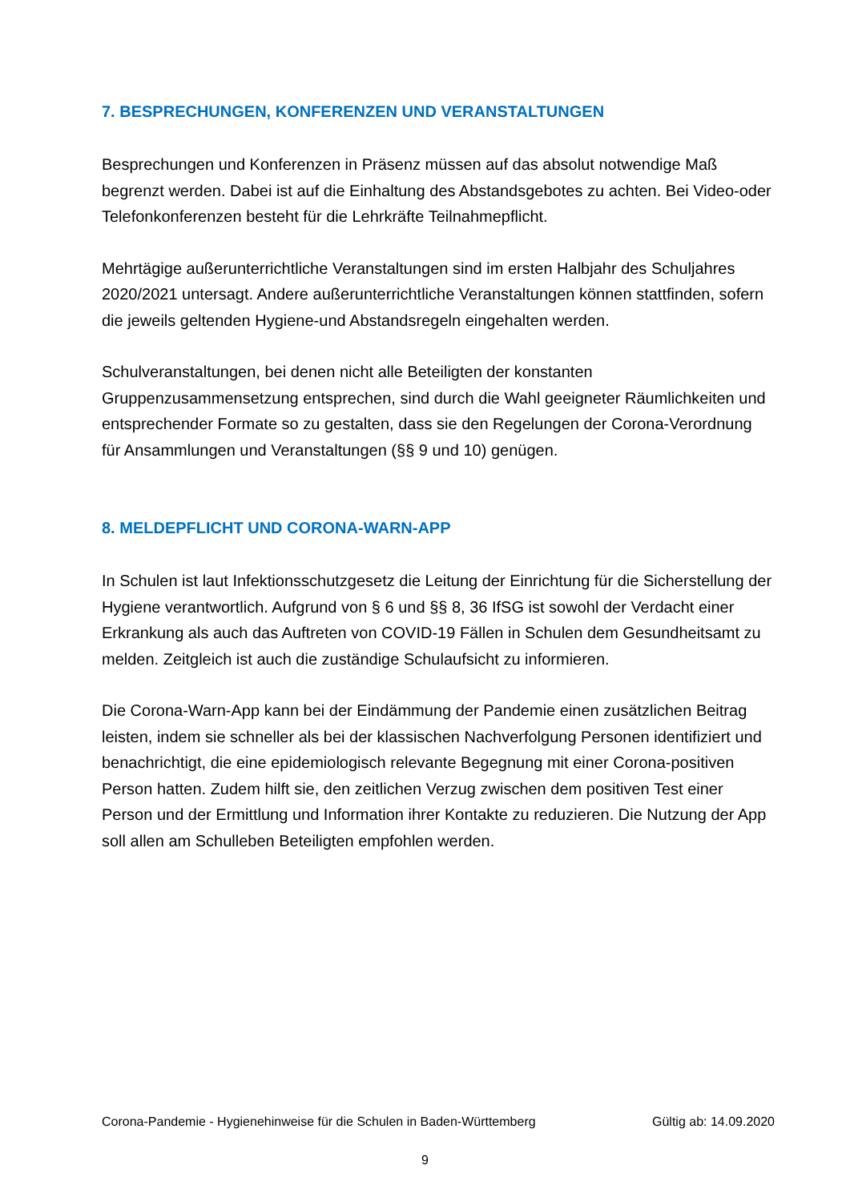7. BESPRECHUNGEN, KONFERENZEN UND VERANSTALTUNGEN
Besprechungen und Konferenzen in Präsenz müssen auf das absolut notwendige Maß begrenzt werden. Dabei ist auf die Einhaltung des Abstandsgebotes zu achten. Bei Video-oder Telefonkonferenzen besteht für die Lehrkräfte Teilnahmepflicht.
Mehrtägige außerunterrichtliche Veranstaltungen sind im ersten Halbjahr des Schuljahres 2020/2021 untersagt. Andere außerunterrichtliche Veranstaltungen können stattfinden, sofern die jeweils geltenden Hygiene-und Abstandsregeln eingehalten werden.
Schulveranstaltungen, bei denen nicht alle Beteiligten der konstanten Gruppenzusammensetzung entsprechen, sind durch die Wahl geeigneter Räumlichkeiten und entsprechender Formate so zu gestalten, dass sie den Regelungen der Corona-Verordnung für Ansammlungen und Veranstaltungen (§§ 9 und 10) genügen.
8. MELDEPFLICHT UND CORONA-WARN-APP
In Schulen ist laut Infektionsschutzgesetz die Leitung der Einrichtung für die Sicherstellung der Hygiene verantwortlich. Aufgrund von § 6 und §§ 8, 36 IfSG ist sowohl der Verdacht einer Erkrankung als auch das Auftreten von COVID-19 Fällen in Schulen dem Gesundheitsamt zu melden. Zeitgleich ist auch die zuständige Schulaufsicht zu informieren.
Die Corona-Warn-App kann bei der Eindämmung der Pandemie einen zusätzlichen Beitrag leisten, indem sie schneller als bei der klassischen Nachverfolgung Personen identifiziert und benachrichtigt, die eine epidemiologisch relevante Begegnung mit einer Corona-positiven Person hatten. Zudem hilft sie, den zeitlichen Verzug zwischen dem positiven Test einer Person und der Ermittlung und Information ihrer Kontakte zu reduzieren. Die Nutzung der App soll allen am Schulleben Beteiligten empfohlen werden.
Corona-Pandemie - Hygienehinweise für die Schulen in Baden-Württemberg Gültig ab: 14.09.2020
9